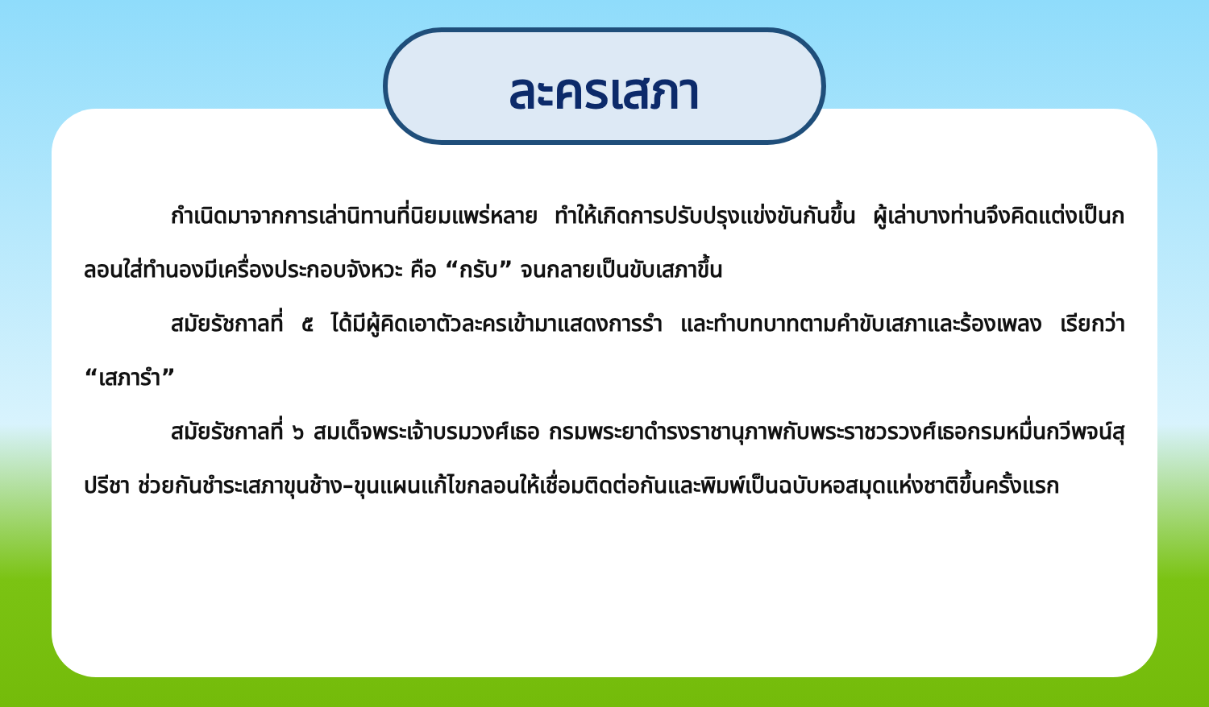ละครเสภา
กำเนิดมาจากการเล่านิทานที่นิยมแพร่หลาย ทำให้เกิดการปรับปรุงแข่งขันกันขึ้น ผู้เล่าบางท่านจึงคิดแต่งเป็นกลอนใส่ทำนองมีเครื่องประกอบจังหวะ คือ “กรับ” จนกลายเป็นขับเสภาขึ้น
สมัยรัชกาลที่ ๕ ได้มีผู้คิดเอาตัวละครเข้ามาแสดงการรำ และทำบทบาทตามคำขับเสภาและร้องเพลง เรียกว่า “เสภารำ”
สมัยรัชกาลที่ ๖ สมเด็จพระเจ้าบรมวงศ์เธอ กรมพระยาดำรงราชานุภาพกับพระราชวรวงศ์เธอกรมหมื่นกวีพจน์สุปรีชา ช่วยกันชำระเสภาขุนช้าง–ขุนแผนแก้ไขกลอนให้เชื่อมติดต่อกันและพิมพ์เป็นฉบับหอสมุดแห่งชาติขึ้นครั้งแรก